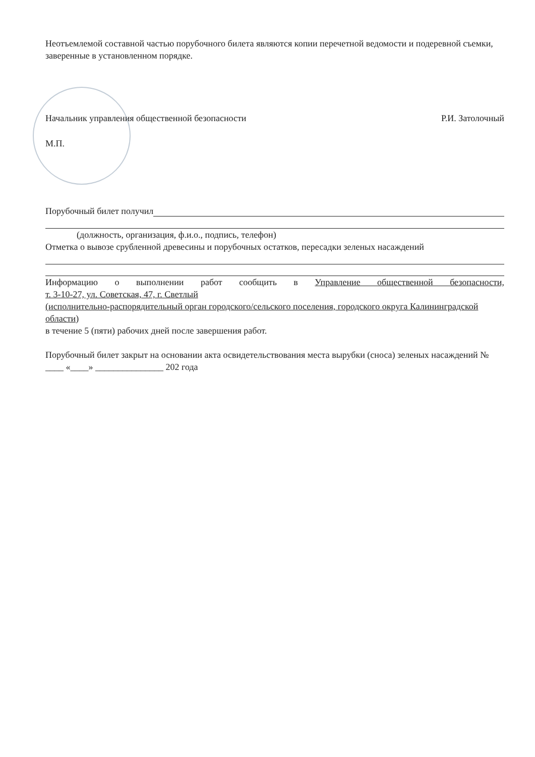Неотъемлемой составной частью порубочного билета являются копии перечетной ведомости и подеревной съемки, заверенные в установленном порядке.
Начальник управления общественной безопасности Р.И. Затолочный
М.П.
Порубочный билет получил
(должность, организация, ф.и.о., подпись, телефон)
Отметка о вывозе срубленной древесины и порубочных остатков, пересадки зеленых насаждений
Информацию о выполнении работ сообщить в Управление общественной безопасности,
т. 3-10-27, ул. Советская, 47, г. Светлый
(исполнительно-распорядительный орган городского/сельского поселения, городского округа Калининградской области)
в течение 5 (пяти) рабочих дней после завершения работ.
Порубочный билет закрыт на основании акта освидетельствования места вырубки (сноса) зеленых насаждений № ____ «____» _______________ 202 года